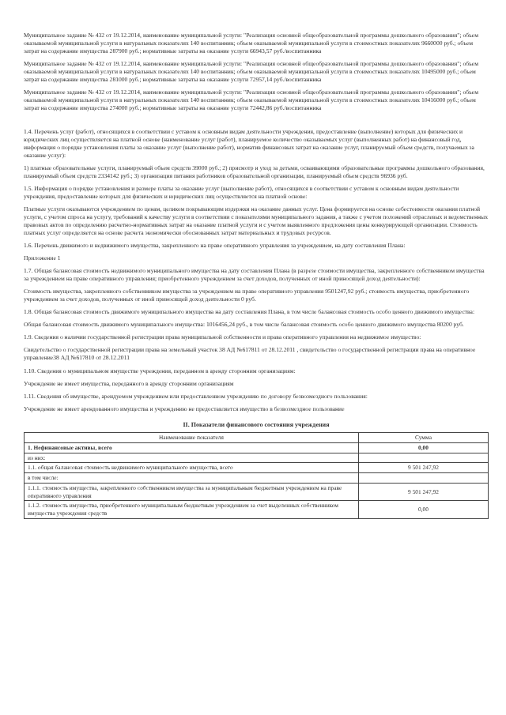Муниципальное задание № 432 от 19.12.2014, наименование муниципальной услуги: "Реализация основной общеобразовательной программы дошкольного образования"; объем оказываемой муниципальной услуги в натуральных показателях 140 воспитанник; объем оказываемой муниципальной услуги в стоимостных показателях 9660000 руб.; объем затрат на содержание имущества 287900 руб.; нормативные затраты на оказание услуги 66943,57 руб./воспитанника
Муниципальное задание № 432 от 19.12.2014, наименование муниципальной услуги: "Реализация основной общеобразовательной программы дошкольного образования"; объем оказываемой муниципальной услуги в натуральных показателях 140 воспитанник; объем оказываемой муниципальной услуги в стоимостных показателях 10495000 руб.; объем затрат на содержание имущества 281000 руб.; нормативные затраты на оказание услуги 72957,14 руб./воспитанника
Муниципальное задание № 432 от 19.12.2014, наименование муниципальной услуги: "Реализация основной общеобразовательной программы дошкольного образования"; объем оказываемой муниципальной услуги в натуральных показателях 140 воспитанник; объем оказываемой муниципальной услуги в стоимостных показателях 10416000 руб.; объем затрат на содержание имущества 274000 руб.; нормативные затраты на оказание услуги 72442,86 руб./воспитанника
1.4. Перечень услуг (работ), относящихся в соответствии с уставом к основным видам деятельности учреждения, предоставление (выполнение) которых для физических и юридических лиц осуществляется на платной основе (наименование услуг (работ), планируемое количество оказываемых услуг (выполненных работ) на финансовый год, информация о порядке установления платы за оказание услуг (выполнение работ), норматив финансовых затрат на оказание услуг, планируемый объем средств, получаемых за оказание услуг):
1) платные образовательные услуги, планируемый объем средств 39000 руб.; 2) присмотр и уход за детьми, осваивающими образовательные программы дошкольного образования, планируемый объем средств 2334142 руб.; 3) организация питания работников образовательной организации, планируемый объем средств 96936 руб.
1.5. Информация о порядке установления и размере платы за оказание услуг (выполнение работ), относящихся в соответствии с уставом к основным видам деятельности учреждения, предоставление которых для физических и юридических лиц осуществляется на платной основе:
Платные услуги оказываются учреждением по ценам, целиком покрывающим издержки на оказание данных услуг. Цена формируется на основе себестоимости оказания платной услуги, с учетом спроса на услугу, требований к качеству услуги в соответствии с показателями муниципального задания, а также с учетом положений отраслевых и ведомственных правовых актов по определению расчетно-нормативных затрат на оказание платной услуги и с учетом выявленного предложения цены конкурирующей организации. Стоимость платных услуг определяется на основе расчета экономически обоснованных затрат материальных и трудовых ресурсов.
1.6. Перечень движимого и недвижимого имущества, закрепленного на праве оперативного управления за учреждением, на дату составления Плана:
Приложение 1
1.7. Общая балансовая стоимость недвижимого муниципального имущества на дату составления Плана (в разрезе стоимости имущества, закрепленного собственником имущества за учреждением на праве оперативного управления; приобретенного учреждением за счет доходов, полученных от иной приносящей доход деятельности):
Стоимость имущества, закрепленного собственником имущества за учреждением на праве оперативного управления 9501247,92 руб.; стоимость имущества, приобретенного учреждением за счет доходов, полученных от иной приносящей доход деятельности 0 руб.
1.8. Общая балансовая стоимость движимого муниципального имущества на дату составления Плана, в том числе балансовая стоимость особо ценного движимого имущества:
Общая балансовая стоимость движимого муниципального имущества: 1016456,24 руб., в том числе балансовая стоимость особо ценного движимого имущества 80200 руб.
1.9. Сведения о наличии государственной регистрации права муниципальной собственности и права оперативного управления на недвижимое имущество:
Свидетельство о государственной регистрации права на земельный участок 38 АД №617811 от 28.12.2011 , свидетельство о государственной регистрации права на оперативное управление38 АД №617810 от 28.12.2011
1.10. Сведения о муниципальном имуществе учреждения, переданном в аренду сторонним организациям:
Учреждение не имеет имущества, переданного в аренду сторонним организациям
1.11. Сведения об имуществе, арендуемом учреждением или предоставленном учреждению по договору безвозмездного пользования:
Учреждение не имеет арендованного имущества и учреждению не предоставляется имущество в безвозмездное пользование
II. Показатели финансового состояния учреждения
| Наименование показателя | Сумма |
| --- | --- |
| 1. Нефинансовые активы, всего | 0,00 |
| из них: | |
| 1.1. общая балансовая стоимость недвижимого муниципального имущества, всего | 9 501 247,92 |
| в том числе: | |
| 1.1.1. стоимость имущества, закрепленного собственником имущества за муниципальным бюджетным учреждением на праве оперативного управления | 9 501 247,92 |
| 1.1.2. стоимость имущества, приобретенного муниципальным бюджетным учреждением за счет выделенных собственником имущества учреждения средств | 0,00 |